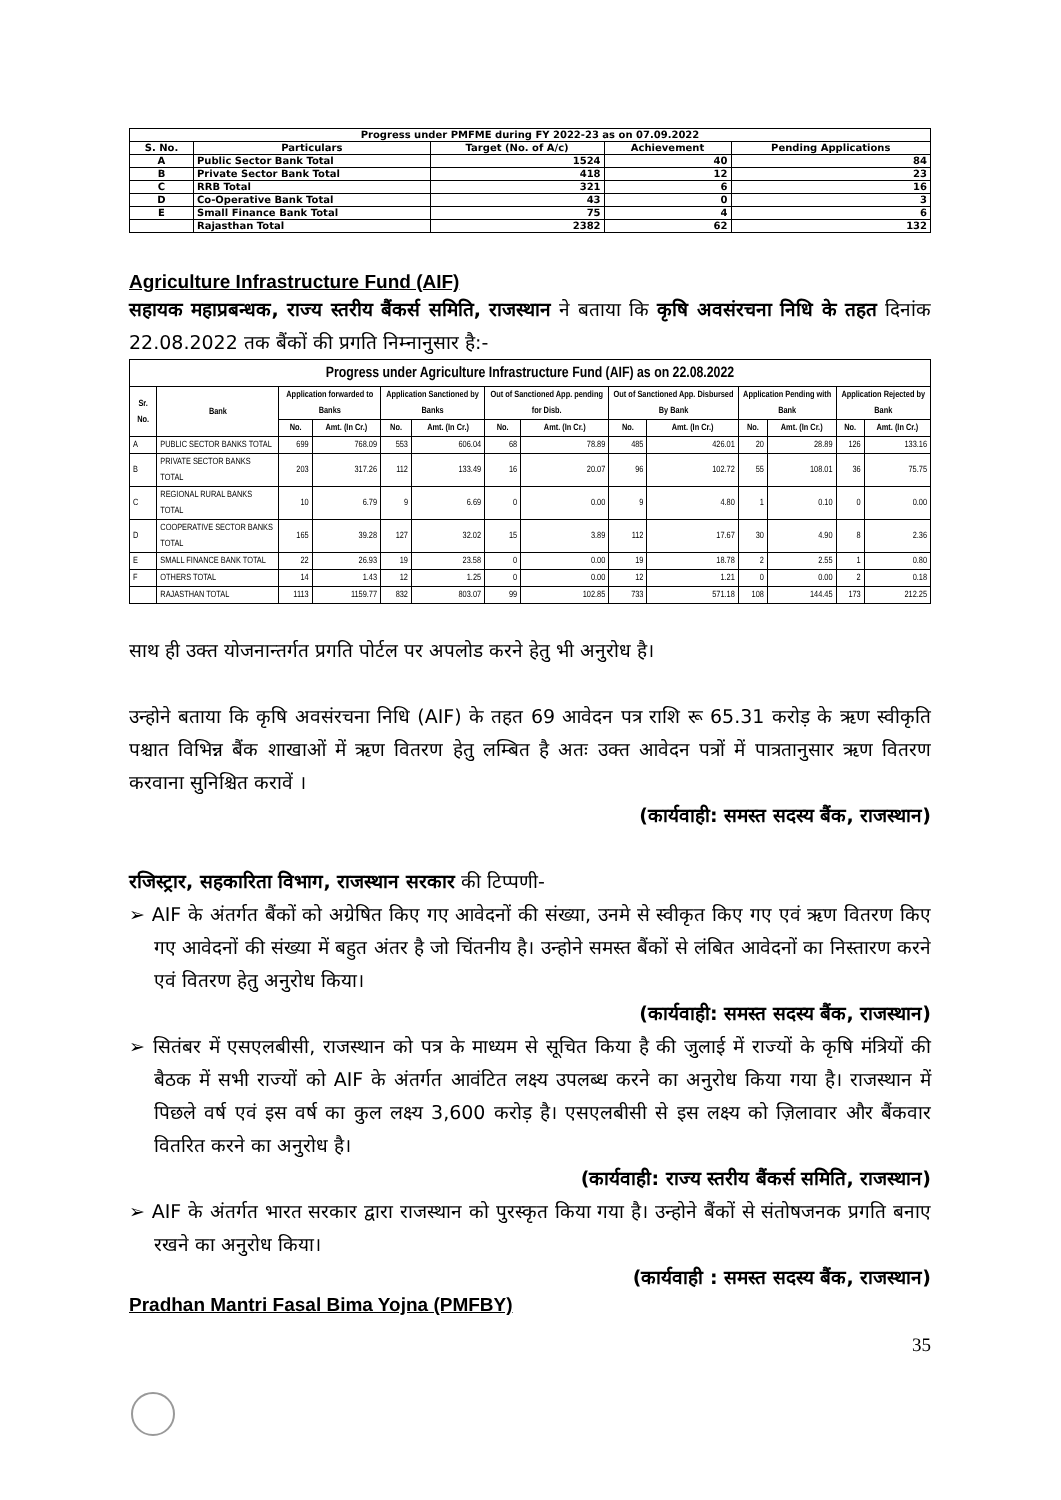| Progress under PMFME during FY 2022-23 as on 07.09.2022 | | | | |
| --- | --- | --- | --- | --- |
| S. No. | Particulars | Target (No. of A/c) | Achievement | Pending Applications |
| A | Public Sector Bank Total | 1524 | 40 | 84 |
| B | Private Sector Bank Total | 418 | 12 | 23 |
| C | RRB Total | 321 | 6 | 16 |
| D | Co-Operative Bank Total | 43 | 0 | 3 |
| E | Small Finance Bank Total | 75 | 4 | 6 |
| | Rajasthan Total | 2382 | 62 | 132 |
Agriculture Infrastructure Fund (AIF)
सहायक महाप्रबन्धक, राज्य स्तरीय बैंकर्स समिति, राजस्थान ने बताया कि कृषि अवसंरचना निधि के तहत दिनांक 22.08.2022 तक बैंकों की प्रगति निम्नानुसार है:-
| Progress under Agriculture Infrastructure Fund (AIF) as on 22.08.2022 | | | | | | | | | | | | | |
| --- | --- | --- | --- | --- | --- | --- | --- | --- | --- | --- | --- | --- | --- |
| Sr. No. | Bank | Application forwarded to Banks | | Application Sanctioned by Banks | | Out of Sanctioned App. pending for Disb. | | Out of Sanctioned App. Disbursed By Bank | | Application Pending with Bank | | Application Rejected by Bank | |
| | | No. | Amt. (In Cr.) | No. | Amt. (In Cr.) | No. | Amt. (In Cr.) | No. | Amt. (In Cr.) | No. | Amt. (In Cr.) | No. | Amt. (In Cr.) |
| A | PUBLIC SECTOR BANKS TOTAL | 699 | 768.09 | 553 | 606.04 | 68 | 78.89 | 485 | 426.01 | 20 | 28.89 | 126 | 133.16 |
| B | PRIVATE SECTOR BANKS TOTAL | 203 | 317.26 | 112 | 133.49 | 16 | 20.07 | 96 | 102.72 | 55 | 108.01 | 36 | 75.75 |
| C | REGIONAL RURAL BANKS TOTAL | 10 | 6.79 | 9 | 6.69 | 0 | 0.00 | 9 | 4.80 | 1 | 0.10 | 0 | 0.00 |
| D | COOPERATIVE SECTOR BANKS TOTAL | 165 | 39.28 | 127 | 32.02 | 15 | 3.89 | 112 | 17.67 | 30 | 4.90 | 8 | 2.36 |
| E | SMALL FINANCE BANK TOTAL | 22 | 26.93 | 19 | 23.58 | 0 | 0.00 | 19 | 18.78 | 2 | 2.55 | 1 | 0.80 |
| F | OTHERS TOTAL | 14 | 1.43 | 12 | 1.25 | 0 | 0.00 | 12 | 1.21 | 0 | 0.00 | 2 | 0.18 |
| | RAJASTHAN TOTAL | 1113 | 1159.77 | 832 | 803.07 | 99 | 102.85 | 733 | 571.18 | 108 | 144.45 | 173 | 212.25 |
साथ ही उक्त योजनान्तर्गत प्रगति पोर्टल पर अपलोड करने हेतु भी अनुरोध है।
उन्होने बताया कि कृषि अवसंरचना निधि (AIF) के तहत 69 आवेदन पत्र राशि रू 65.31 करोड़ के ऋण स्वीकृति पश्चात विभिन्न बैंक शाखाओं में ऋण वितरण हेतु लम्बित है अतः उक्त आवेदन पत्रों में पात्रतानुसार ऋण वितरण करवाना सुनिश्चित करावें ।
(कार्यवाही: समस्त सदस्य बैंक, राजस्थान)
रजिस्ट्रार, सहकारिता विभाग, राजस्थान सरकार की टिप्पणी-
➢ AIF के अंतर्गत बैंकों को अग्रेषित किए गए आवेदनों की संख्या, उनमे से स्वीकृत किए गए एवं ऋण वितरण किए गए आवेदनों की संख्या में बहुत अंतर है जो चिंतनीय है। उन्होने समस्त बैंकों से लंबित आवेदनों का निस्तारण करने एवं वितरण हेतु अनुरोध किया।
(कार्यवाही: समस्त सदस्य बैंक, राजस्थान)
➢ सितंबर में एसएलबीसी, राजस्थान को पत्र के माध्यम से सूचित किया है की जुलाई में राज्यों के कृषि मंत्रियों की बैठक में सभी राज्यों को AIF के अंतर्गत आवंटित लक्ष्य उपलब्ध करने का अनुरोध किया गया है। राजस्थान में पिछले वर्ष एवं इस वर्ष का कुल लक्ष्य 3,600 करोड़ है। एसएलबीसी से इस लक्ष्य को ज़िलावार और बैंकवार वितरित करने का अनुरोध है।
(कार्यवाही: राज्य स्तरीय बैंकर्स समिति, राजस्थान)
➢ AIF के अंतर्गत भारत सरकार द्वारा राजस्थान को पुरस्कृत किया गया है। उन्होने बैंकों से संतोषजनक प्रगति बनाए रखने का अनुरोध किया।
(कार्यवाही : समस्त सदस्य बैंक, राजस्थान)
Pradhan Mantri Fasal Bima Yojna (PMFBY)
35